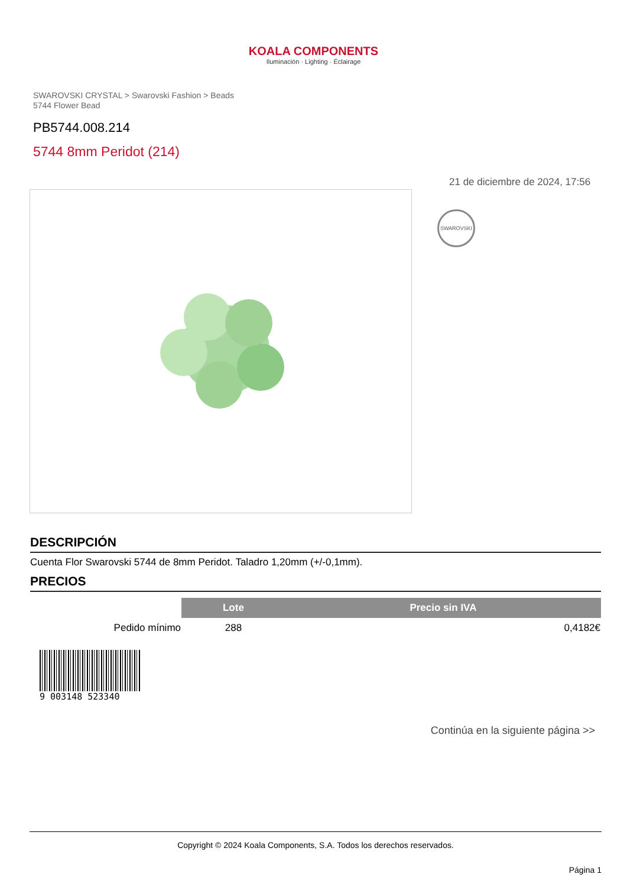KOALA COMPONENTS
Iluminación · Lighting · Éclairage
SWAROVSKI CRYSTAL > Swarovski Fashion > Beads
5744 Flower Bead
PB5744.008.214
5744 8mm Peridot (214)
21 de diciembre de 2024, 17:56
SWAROVSKI
DESCRIPCIÓN
Cuenta Flor Swarovski 5744 de 8mm Peridot. Taladro 1,20mm (+/-0,1mm).
PRECIOS
| | Lote | Precio sin IVA |
| Pedido mínimo | 288 | 0,4182€ |
9 003148 523340
Continúa en la siguiente página >>
Copyright © 2024 Koala Components, S.A. Todos los derechos reservados.
Página 1